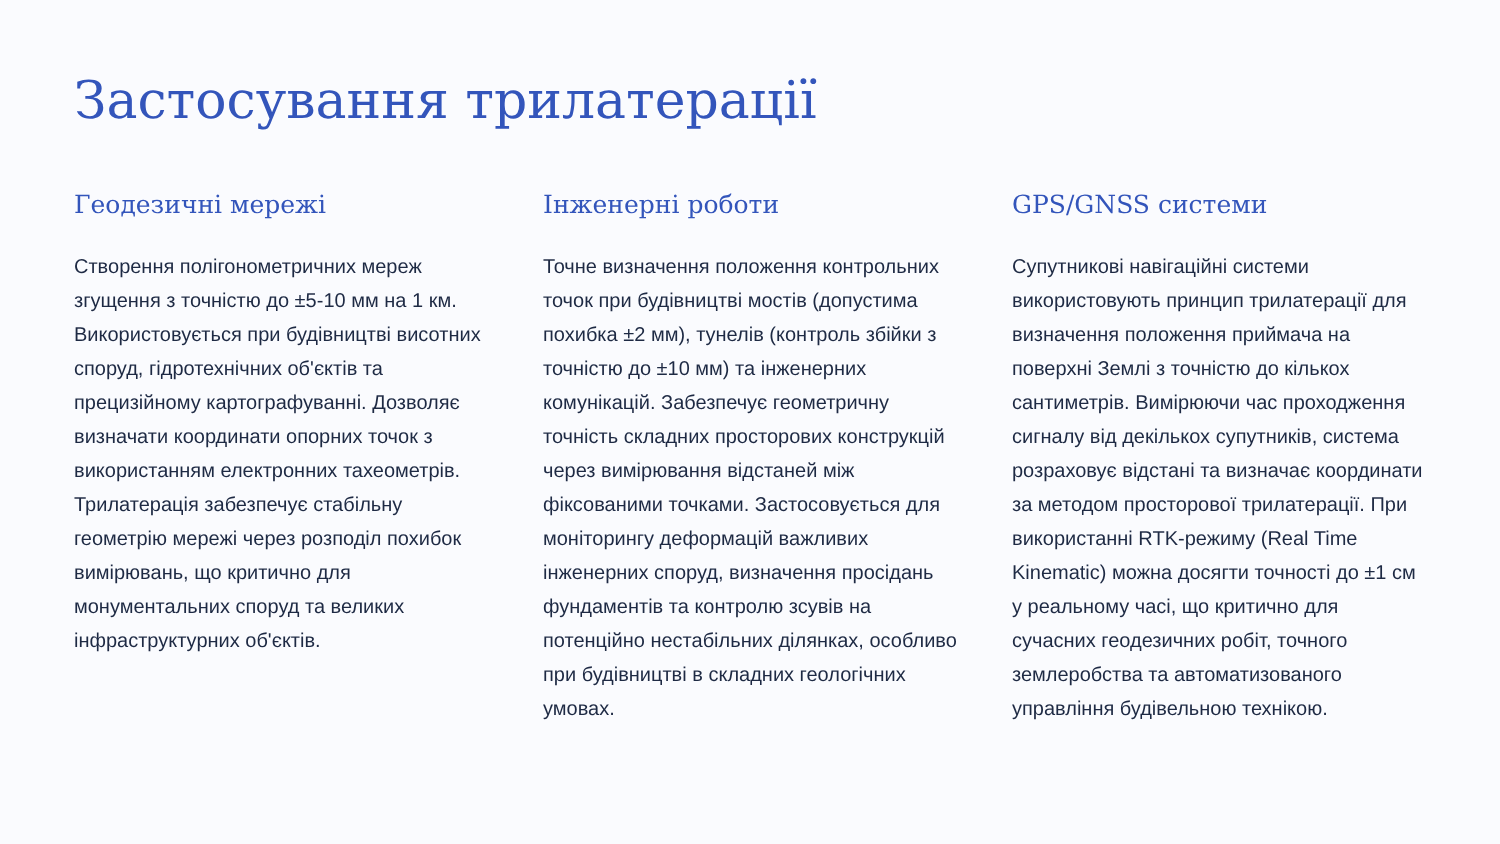Застосування трилатерації
Геодезичні мережі
Створення полігонометричних мереж згущення з точністю до ±5-10 мм на 1 км. Використовується при будівництві висотних споруд, гідротехнічних об'єктів та прецизійному картографуванні. Дозволяє визначати координати опорних точок з використанням електронних тахеометрів. Трилатерація забезпечує стабільну геометрію мережі через розподіл похибок вимірювань, що критично для монументальних споруд та великих інфраструктурних об'єктів.
Інженерні роботи
Точне визначення положення контрольних точок при будівництві мостів (допустима похибка ±2 мм), тунелів (контроль збійки з точністю до ±10 мм) та інженерних комунікацій. Забезпечує геометричну точність складних просторових конструкцій через вимірювання відстаней між фіксованими точками. Застосовується для моніторингу деформацій важливих інженерних споруд, визначення просідань фундаментів та контролю зсувів на потенційно нестабільних ділянках, особливо при будівництві в складних геологічних умовах.
GPS/GNSS системи
Супутникові навігаційні системи використовують принцип трилатерації для визначення положення приймача на поверхні Землі з точністю до кількох сантиметрів. Вимірюючи час проходження сигналу від декількох супутників, система розраховує відстані та визначає координати за методом просторової трилатерації. При використанні RTK-режиму (Real Time Kinematic) можна досягти точності до ±1 см у реальному часі, що критично для сучасних геодезичних робіт, точного землеробства та автоматизованого управління будівельною технікою.